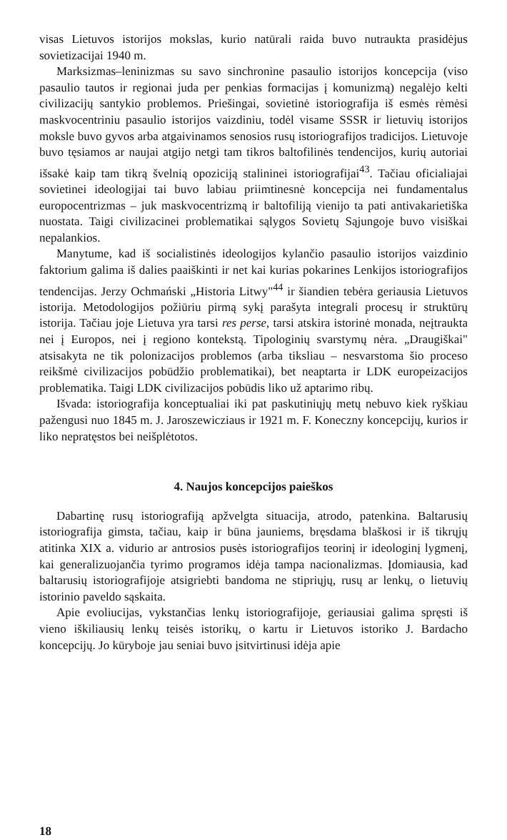visas Lietuvos istorijos mokslas, kurio natūrali raida buvo nutraukta prasidėjus sovietizacijai 1940 m.
Marksizmas–leninizmas su savo sinchronine pasaulio istorijos koncepcija (viso pasaulio tautos ir regionai juda per penkias formacijas į komunizmą) negalėjo kelti civilizacijų santykio problemos. Priešingai, sovietinė istoriografija iš esmės rėmėsi maskvocentriniu pasaulio istorijos vaizdiniu, todėl visame SSSR ir lietuvių istorijos moksle buvo gyvos arba atgaivinamos senosios rusų istoriografijos tradicijos. Lietuvoje buvo tęsiamos ar naujai atgijo netgi tam tikros baltofilinės tendencijos, kurių autoriai išsakė kaip tam tikrą švelnią opoziciją stalininei istoriografijai<sup>43</sup>. Tačiau oficialiajai sovietinei ideologijai tai buvo labiau priimtinesnė koncepcija nei fundamentalus europocentrizmas – juk maskvocentrizmą ir baltofiliją vienijo ta pati antivakarietiška nuostata. Taigi civilizacinei problematikai sąlygos Sovietų Sąjungoje buvo visiškai nepalankios.
Manytume, kad iš socialistinės ideologijos kylančio pasaulio istorijos vaizdinio faktorium galima iš dalies paaiškinti ir net kai kurias pokarines Lenkijos istoriografijos tendencijas. Jerzy Ochmański „Historia Litwy"<sup>44</sup> ir šiandien tebėra geriausia Lietuvos istorija. Metodologijos požiūriu pirmą sykį parašyta integrali procesų ir struktūrų istorija. Tačiau joje Lietuva yra tarsi res perse, tarsi atskira istorinė monada, neįtraukta nei į Europos, nei į regiono kontekstą. Tipologinių svarstymų nėra. „Draugiškai" atsisakyta ne tik polonizacijos problemos (arba tiksliau – nesvarstoma šio proceso reikšmė civilizacijos pobūdžio problematikai), bet neaptarta ir LDK europeizacijos problematika. Taigi LDK civilizacijos pobūdis liko už aptarimo ribų.
Išvada: istoriografija konceptualiai iki pat paskutiniųjų metų nebuvo kiek ryškiau pažengusi nuo 1845 m. J. Jaroszewicziaus ir 1921 m. F. Koneczny koncepcijų, kurios ir liko nepratęstos bei neišplėtotos.
4. Naujos koncepcijos paieškos
Dabartinę rusų istoriografiją apžvelgta situacija, atrodo, patenkina. Baltarusių istoriografija gimsta, tačiau, kaip ir būna jauniems, bręsdama blaškosi ir iš tikrųjų atitinka XIX a. vidurio ar antrosios pusės istoriografijos teorinį ir ideologinį lygmenį, kai generalizuojančia tyrimo programos idėja tampa nacionalizmas. Įdomiausia, kad baltarusių istoriografijoje atsigriebti bandoma ne stipriųjų, rusų ar lenkų, o lietuvių istorinio paveldo sąskaita.
Apie evoliucijas, vykstančias lenkų istoriografijoje, geriausiai galima spręsti iš vieno iškiliausių lenkų teisės istorikų, o kartu ir Lietuvos istoriko J. Bardacho koncepcijų. Jo kūryboje jau seniai buvo įsitvirtinusi idėja apie
18